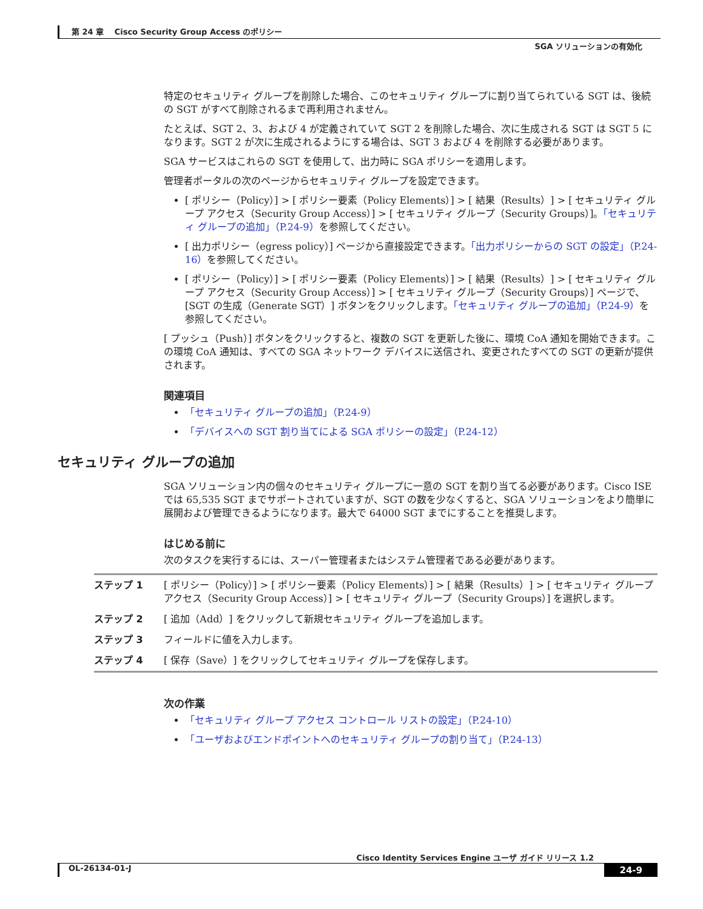第 24 章　 Cisco Security Group Access のポリシー
SGA ソリューションの有効化
特定のセキュリティ グループを削除した場合、このセキュリティ グループに割り当てられている SGT は、後続の SGT がすべて削除されるまで再利用されません。
たとえば、SGT 2、3、および 4 が定義されていて SGT 2 を削除した場合、次に生成される SGT は SGT 5 になります。SGT 2 が次に生成されるようにする場合は、SGT 3 および 4 を削除する必要があります。
SGA サービスはこれらの SGT を使用して、出力時に SGA ポリシーを適用します。
管理者ポータルの次のページからセキュリティ グループを設定できます。
[ ポリシー（Policy）] > [ ポリシー要素（Policy Elements）] > [ 結果（Results）] > [ セキュリティ グループ アクセス（Security Group Access）] > [ セキュリティ グループ（Security Groups）]。「セキュリティ グループの追加」（P.24-9）を参照してください。
[ 出力ポリシー（egress policy）] ページから直接設定できます。「出力ポリシーからの SGT の設定」（P.24-16）を参照してください。
[ ポリシー（Policy）] > [ ポリシー要素（Policy Elements）] > [ 結果（Results）] > [ セキュリティ グループ アクセス（Security Group Access）] > [ セキュリティ グループ（Security Groups）] ページで、[SGT の生成（Generate SGT）] ボタンをクリックします。「セキュリティ グループの追加」（P.24-9）を参照してください。
[ プッシュ（Push）] ボタンをクリックすると、複数の SGT を更新した後に、環境 CoA 通知を開始できます。この環境 CoA 通知は、すべての SGA ネットワーク デバイスに送信され、変更されたすべての SGT の更新が提供されます。
関連項目
「セキュリティ グループの追加」（P.24-9）
「デバイスへの SGT 割り当てによる SGA ポリシーの設定」（P.24-12）
セキュリティ グループの追加
SGA ソリューション内の個々のセキュリティ グループに一意の SGT を割り当てる必要があります。Cisco ISE では 65,535 SGT までサポートされていますが、SGT の数を少なくすると、SGA ソリューションをより簡単に展開および管理できるようになります。最大で 64000 SGT までにすることを推奨します。
はじめる前に
次のタスクを実行するには、スーパー管理者またはシステム管理者である必要があります。
| ステップ 1 | [ ポリシー（Policy）] > [ ポリシー要素（Policy Elements）] > [ 結果（Results）] > [ セキュリティ グループ アクセス（Security Group Access）] > [ セキュリティ グループ（Security Groups）] を選択します。 |
| ステップ 2 | [ 追加（Add）] をクリックして新規セキュリティ グループを追加します。 |
| ステップ 3 | フィールドに値を入力します。 |
| ステップ 4 | [ 保存（Save）] をクリックしてセキュリティ グループを保存します。 |
次の作業
「セキュリティ グループ アクセス コントロール リストの設定」（P.24-10）
「ユーザおよびエンドポイントへのセキュリティ グループの割り当て」（P.24-13）
Cisco Identity Services Engine ユーザ ガイド リリース 1.2
OL-26134-01-J 24-9